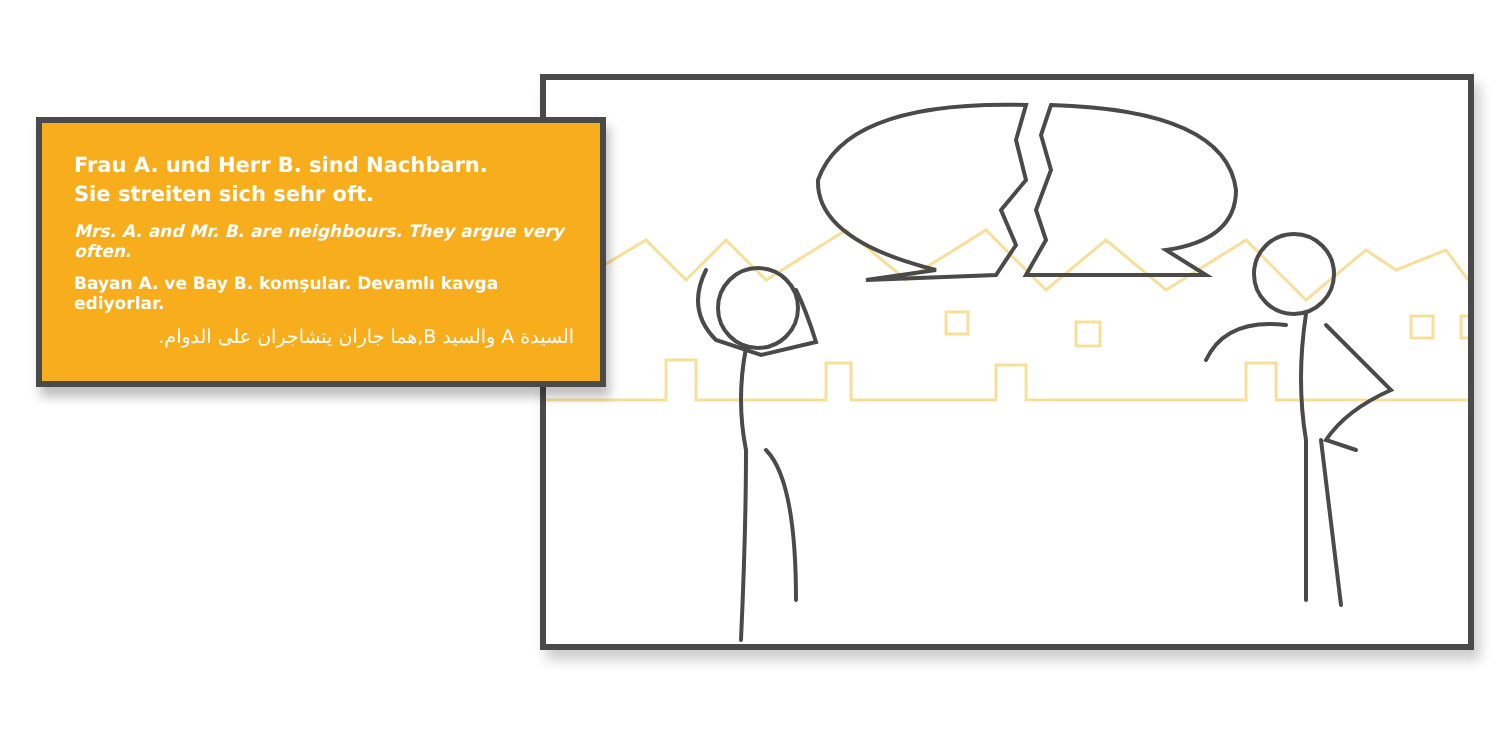Frau A. und Herr B. sind Nachbarn.
Sie streiten sich sehr oft.
Mrs. A. and Mr. B. are neighbours. They argue very often.
Bayan A. ve Bay B. komşular. Devamlı kavga ediyorlar.
السيدة A والسيد B,هما جاران يتشاجران على الدوام.